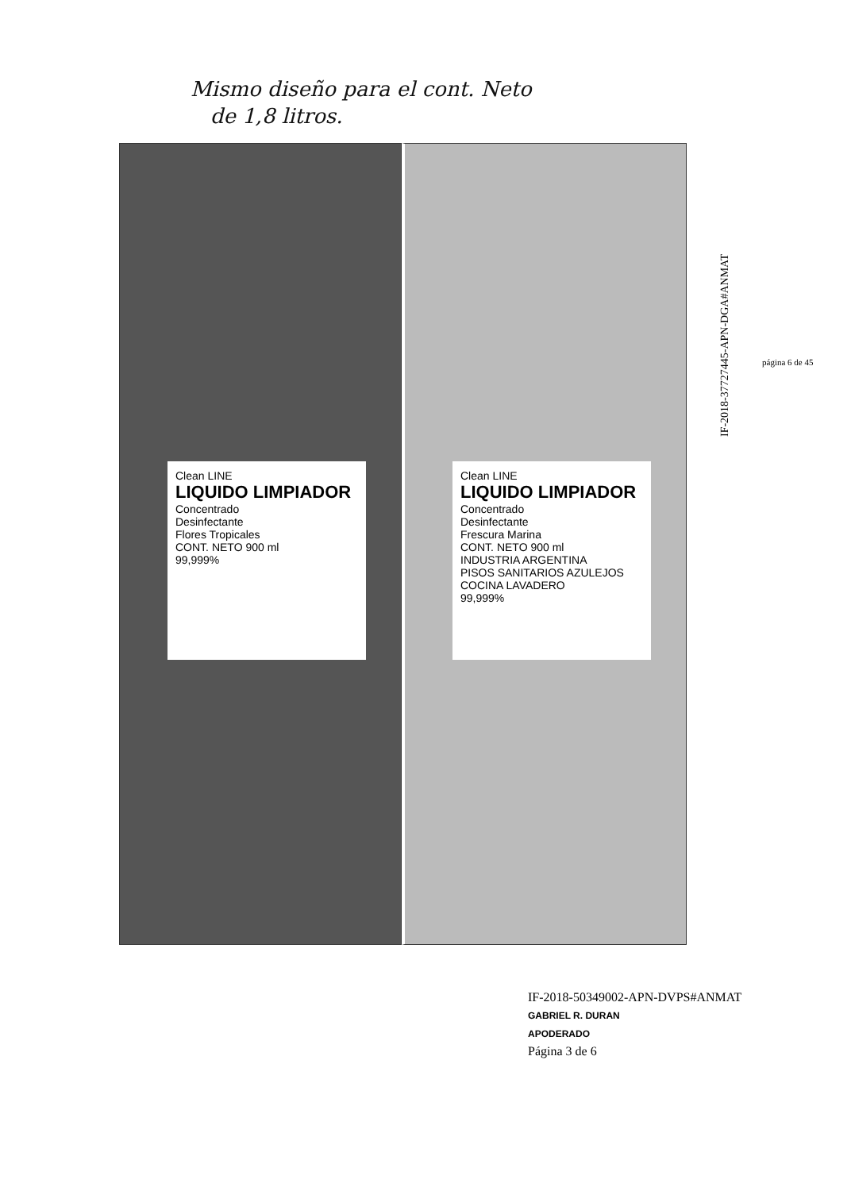Mismo diseño para el cont. Neto
de 1,8 litros.
IF-2018-37727445-APN-DGA#ANMAT
página 6 de 45
Clean LINE
LIQUIDO LIMPIADOR
Concentrado
Desinfectante
Flores Tropicales
CONT. NETO 900 ml
99,999%
Clean LINE
LIQUIDO LIMPIADOR
Concentrado
Desinfectante
Frescura Marina
CONT. NETO 900 ml
INDUSTRIA ARGENTINA
PISOS SANITARIOS AZULEJOS COCINA LAVADERO
99,999%
IF-2018-50349002-APN-DVPS#ANMAT
GABRIEL R. DURAN
APODERADO
Página 3 de 6